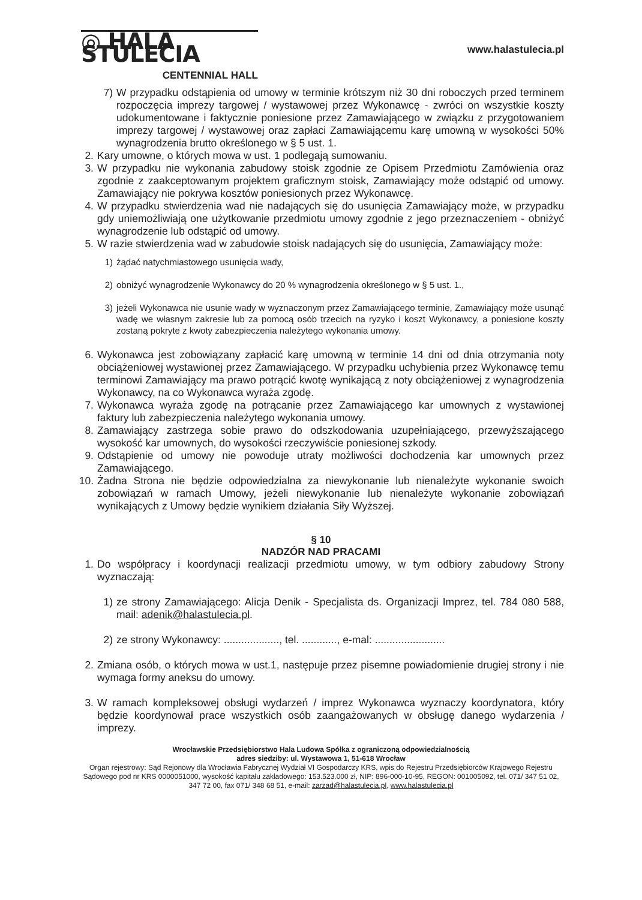◎ HALA STULECIA
CENTENNIAL HALL
www.halastulecia.pl
7) W przypadku odstąpienia od umowy w terminie krótszym niż 30 dni roboczych przed terminem rozpoczęcia imprezy targowej / wystawowej przez Wykonawcę - zwróci on wszystkie koszty udokumentowane i faktycznie poniesione przez Zamawiającego w związku z przygotowaniem imprezy targowej / wystawowej oraz zapłaci Zamawiającemu karę umowną w wysokości 50% wynagrodzenia brutto określonego w § 5 ust. 1.
2. Kary umowne, o których mowa w ust. 1 podlegają sumowaniu.
3. W przypadku nie wykonania zabudowy stoisk zgodnie ze Opisem Przedmiotu Zamówienia oraz zgodnie z zaakceptowanym projektem graficznym stoisk, Zamawiający może odstąpić od umowy. Zamawiający nie pokrywa kosztów poniesionych przez Wykonawcę.
4. W przypadku stwierdzenia wad nie nadających się do usunięcia Zamawiający może, w przypadku gdy uniemożliwiają one użytkowanie przedmiotu umowy zgodnie z jego przeznaczeniem - obniżyć wynagrodzenie lub odstąpić od umowy.
5. W razie stwierdzenia wad w zabudowie stoisk nadających się do usunięcia, Zamawiający może:
1) żądać natychmiastowego usunięcia wady,
2) obniżyć wynagrodzenie Wykonawcy do 20 % wynagrodzenia określonego w § 5 ust. 1.,
3) jeżeli Wykonawca nie usunie wady w wyznaczonym przez Zamawiającego terminie, Zamawiający może usunąć wadę we własnym zakresie lub za pomocą osób trzecich na ryzyko i koszt Wykonawcy, a poniesione koszty zostaną pokryte z kwoty zabezpieczenia należytego wykonania umowy.
6. Wykonawca jest zobowiązany zapłacić karę umowną w terminie 14 dni od dnia otrzymania noty obciążeniowej wystawionej przez Zamawiającego. W przypadku uchybienia przez Wykonawcę temu terminowi Zamawiający ma prawo potrącić kwotę wynikającą z noty obciążeniowej z wynagrodzenia Wykonawcy, na co Wykonawca wyraża zgodę.
7. Wykonawca wyraża zgodę na potrącanie przez Zamawiającego kar umownych z wystawionej faktury lub zabezpieczenia należytego wykonania umowy.
8. Zamawiający zastrzega sobie prawo do odszkodowania uzupełniającego, przewyższającego wysokość kar umownych, do wysokości rzeczywiście poniesionej szkody.
9. Odstąpienie od umowy nie powoduje utraty możliwości dochodzenia kar umownych przez Zamawiającego.
10.
Żadna Strona nie będzie odpowiedzialna za niewykonanie lub nienależyte wykonanie swoich zobowiązań w ramach Umowy, jeżeli niewykonanie lub nienależyte wykonanie zobowiązań wynikających z Umowy będzie wynikiem działania Siły Wyższej.
§ 10
NADZÓR NAD PRACAMI
1. Do współpracy i koordynacji realizacji przedmiotu umowy, w tym odbiory zabudowy Strony wyznaczają:
1) ze strony Zamawiającego: Alicja Denik - Specjalista ds. Organizacji Imprez, tel. 784 080 588, mail: adenik@halastulecia.pl.
2) ze strony Wykonawcy: ..................., tel. ............, e-mal: ........................
2. Zmiana osób, o których mowa w ust.1, następuje przez pisemne powiadomienie drugiej strony i nie wymaga formy aneksu do umowy.
3. W ramach kompleksowej obsługi wydarzeń / imprez Wykonawca wyznaczy koordynatora, który będzie koordynował prace wszystkich osób zaangażowanych w obsługę danego wydarzenia / imprezy.
Wrocławskie Przedsiębiorstwo Hala Ludowa Spółka z ograniczoną odpowiedzialnością
adres siedziby: ul. Wystawowa 1, 51-618 Wrocław
Organ rejestrowy: Sąd Rejonowy dla Wrocławia Fabrycznej Wydział VI Gospodarczy KRS, wpis do Rejestru Przedsiębiorców Krajowego Rejestru Sądowego pod nr KRS 0000051000, wysokość kapitału zakładowego: 153.523.000 zł, NIP: 896-000-10-95, REGON: 001005092, tel. 071/ 347 51 02, 347 72 00, fax 071/ 348 68 51, e-mail: zarzad@halastulecia.pl, www.halastulecia.pl